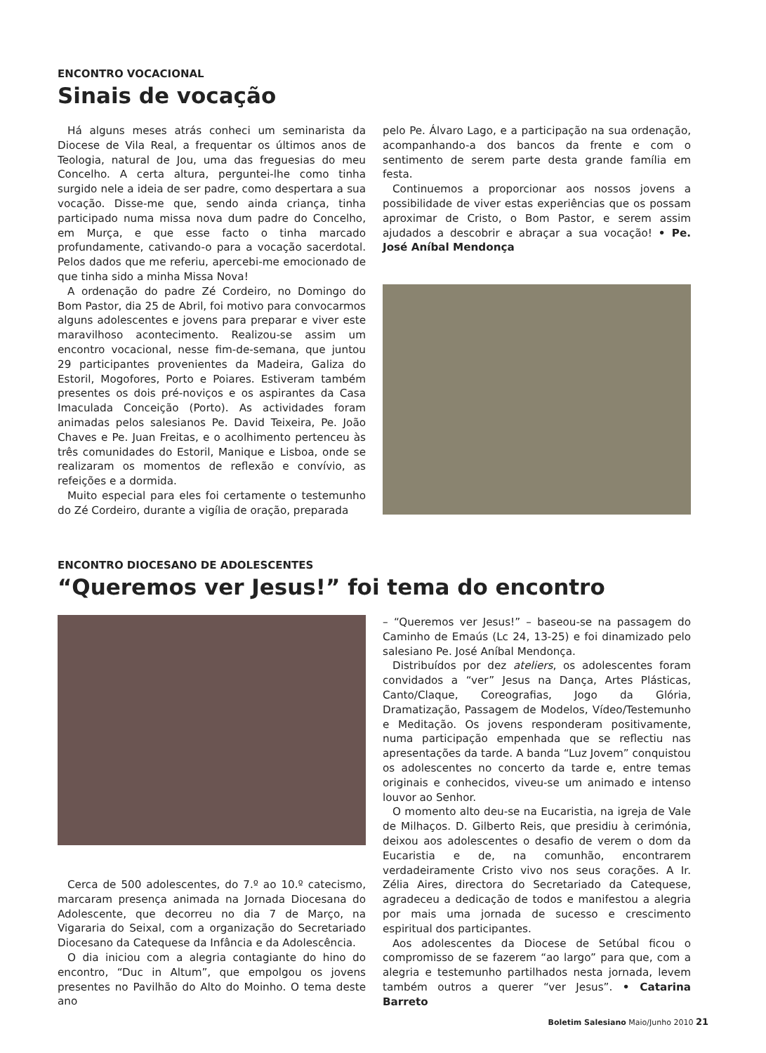ENCONTRO VOCACIONAL
Sinais de vocação
Há alguns meses atrás conheci um seminarista da Diocese de Vila Real, a frequentar os últimos anos de Teologia, natural de Jou, uma das freguesias do meu Concelho. A certa altura, perguntei-lhe como tinha surgido nele a ideia de ser padre, como despertara a sua vocação. Disse-me que, sendo ainda criança, tinha participado numa missa nova dum padre do Concelho, em Murça, e que esse facto o tinha marcado profundamente, cativando-o para a vocação sacerdotal. Pelos dados que me referiu, apercebi-me emocionado de que tinha sido a minha Missa Nova!
A ordenação do padre Zé Cordeiro, no Domingo do Bom Pastor, dia 25 de Abril, foi motivo para convocarmos alguns adolescentes e jovens para preparar e viver este maravilhoso acontecimento. Realizou-se assim um encontro vocacional, nesse fim-de-semana, que juntou 29 participantes provenientes da Madeira, Galiza do Estoril, Mogofores, Porto e Poiares. Estiveram também presentes os dois pré-noviços e os aspirantes da Casa Imaculada Conceição (Porto). As actividades foram animadas pelos salesianos Pe. David Teixeira, Pe. João Chaves e Pe. Juan Freitas, e o acolhimento pertenceu às três comunidades do Estoril, Manique e Lisboa, onde se realizaram os momentos de reflexão e convívio, as refeições e a dormida.
Muito especial para eles foi certamente o testemunho do Zé Cordeiro, durante a vigília de oração, preparada
pelo Pe. Álvaro Lago, e a participação na sua ordenação, acompanhando-a dos bancos da frente e com o sentimento de serem parte desta grande família em festa.
Continuemos a proporcionar aos nossos jovens a possibilidade de viver estas experiências que os possam aproximar de Cristo, o Bom Pastor, e serem assim ajudados a descobrir e abraçar a sua vocação! • Pe. José Aníbal Mendonça
ENCONTRO DIOCESANO DE ADOLESCENTES
“Queremos ver Jesus!” foi tema do encontro
Cerca de 500 adolescentes, do 7.º ao 10.º catecismo, marcaram presença animada na Jornada Diocesana do Adolescente, que decorreu no dia 7 de Março, na Vigararia do Seixal, com a organização do Secretariado Diocesano da Catequese da Infância e da Adolescência.
O dia iniciou com a alegria contagiante do hino do encontro, “Duc in Altum”, que empolgou os jovens presentes no Pavilhão do Alto do Moinho. O tema deste ano
– “Queremos ver Jesus!” – baseou-se na passagem do Caminho de Emaús (Lc 24, 13-25) e foi dinamizado pelo salesiano Pe. José Aníbal Mendonça.
Distribuídos por dez ateliers, os adolescentes foram convidados a “ver” Jesus na Dança, Artes Plásticas, Canto/Claque, Coreografias, Jogo da Glória, Dramatização, Passagem de Modelos, Vídeo/Testemunho e Meditação. Os jovens responderam positivamente, numa participação empenhada que se reflectiu nas apresentações da tarde. A banda “Luz Jovem” conquistou os adolescentes no concerto da tarde e, entre temas originais e conhecidos, viveu-se um animado e intenso louvor ao Senhor.
O momento alto deu-se na Eucaristia, na igreja de Vale de Milhaços. D. Gilberto Reis, que presidiu à cerimónia, deixou aos adolescentes o desafio de verem o dom da Eucaristia e de, na comunhão, encontrarem verdadeiramente Cristo vivo nos seus corações. A Ir. Zélia Aires, directora do Secretariado da Catequese, agradeceu a dedicação de todos e manifestou a alegria por mais uma jornada de sucesso e crescimento espiritual dos participantes.
Aos adolescentes da Diocese de Setúbal ficou o compromisso de se fazerem “ao largo” para que, com a alegria e testemunho partilhados nesta jornada, levem também outros a querer “ver Jesus”. • Catarina Barreto
Boletim Salesiano Maio/Junho 2010 21